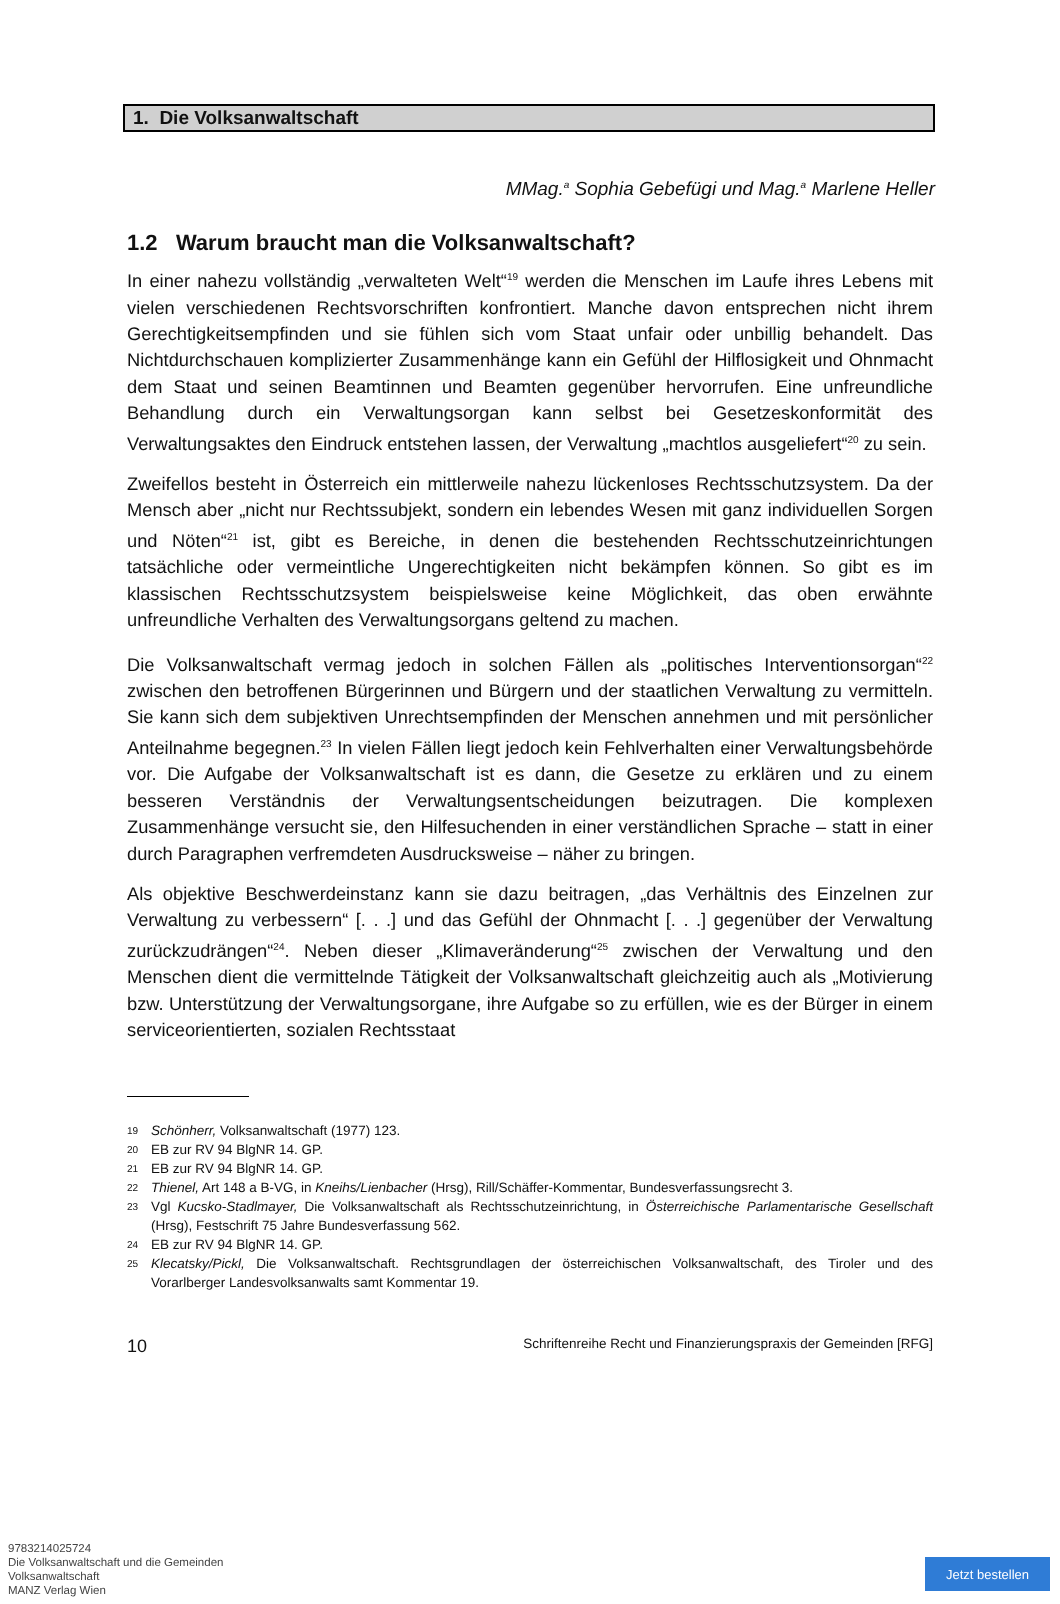1. Die Volksanwaltschaft
MMag.<sup>a</sup> Sophia Gebefügi und Mag.<sup>a</sup> Marlene Heller
1.2 Warum braucht man die Volksanwaltschaft?
In einer nahezu vollständig „verwalteten Welt“<sup>19</sup> werden die Menschen im Laufe ihres Lebens mit vielen verschiedenen Rechtsvorschriften konfrontiert. Manche davon entsprechen nicht ihrem Gerechtigkeitsempfinden und sie fühlen sich vom Staat unfair oder unbillig behandelt. Das Nichtdurchschauen komplizierter Zusammenhänge kann ein Gefühl der Hilflosigkeit und Ohnmacht dem Staat und seinen Beamtinnen und Beamten gegenüber hervorrufen. Eine unfreundliche Behandlung durch ein Verwaltungsorgan kann selbst bei Gesetzeskonformität des Verwaltungsaktes den Eindruck entstehen lassen, der Verwaltung „machtlos ausgeliefert“<sup>20</sup> zu sein.
Zweifellos besteht in Österreich ein mittlerweile nahezu lückenloses Rechtsschutzsystem. Da der Mensch aber „nicht nur Rechtssubjekt, sondern ein lebendes Wesen mit ganz individuellen Sorgen und Nöten“<sup>21</sup> ist, gibt es Bereiche, in denen die bestehenden Rechtsschutzeinrichtungen tatsächliche oder vermeintliche Ungerechtigkeiten nicht bekämpfen können. So gibt es im klassischen Rechtsschutzsystem beispielsweise keine Möglichkeit, das oben erwähnte unfreundliche Verhalten des Verwaltungsorgans geltend zu machen.
Die Volksanwaltschaft vermag jedoch in solchen Fällen als „politisches Interventionsorgan“<sup>22</sup> zwischen den betroffenen Bürgerinnen und Bürgern und der staatlichen Verwaltung zu vermitteln. Sie kann sich dem subjektiven Unrechtsempfinden der Menschen annehmen und mit persönlicher Anteilnahme begegnen.<sup>23</sup> In vielen Fällen liegt jedoch kein Fehlverhalten einer Verwaltungsbehörde vor. Die Aufgabe der Volksanwaltschaft ist es dann, die Gesetze zu erklären und zu einem besseren Verständnis der Verwaltungsentscheidungen beizutragen. Die komplexen Zusammenhänge versucht sie, den Hilfesuchenden in einer verständlichen Sprache – statt in einer durch Paragraphen verfremdeten Ausdrucksweise – näher zu bringen.
Als objektive Beschwerdeinstanz kann sie dazu beitragen, „das Verhältnis des Einzelnen zur Verwaltung zu verbessern“ [. . .] und das Gefühl der Ohnmacht [. . .] gegenüber der Verwaltung zurückzudrängen“<sup>24</sup>. Neben dieser „Klimaveränderung“<sup>25</sup> zwischen der Verwaltung und den Menschen dient die vermittelnde Tätigkeit der Volksanwaltschaft gleichzeitig auch als „Motivierung bzw. Unterstützung der Verwaltungsorgane, ihre Aufgabe so zu erfüllen, wie es der Bürger in einem serviceorientierten, sozialen Rechtsstaat
19
Schönherr, Volksanwaltschaft (1977) 123.
20
EB zur RV 94 BlgNR 14. GP.
21
EB zur RV 94 BlgNR 14. GP.
22
Thienel, Art 148 a B-VG, in Kneihs/Lienbacher (Hrsg), Rill/Schäffer-Kommentar, Bundesverfassungsrecht 3.
23
Vgl Kucsko-Stadlmayer, Die Volksanwaltschaft als Rechtsschutzeinrichtung, in Österreichische Parlamentarische Gesellschaft (Hrsg), Festschrift 75 Jahre Bundesverfassung 562.
24
EB zur RV 94 BlgNR 14. GP.
25
Klecatsky/Pickl, Die Volksanwaltschaft. Rechtsgrundlagen der österreichischen Volksanwaltschaft, des Tiroler und des Vorarlberger Landesvolksanwalts samt Kommentar 19.
10 Schriftenreihe Recht und Finanzierungspraxis der Gemeinden [RFG]
9783214025724
Die Volksanwaltschaft und die Gemeinden
Volksanwaltschaft
MANZ Verlag Wien
Jetzt bestellen